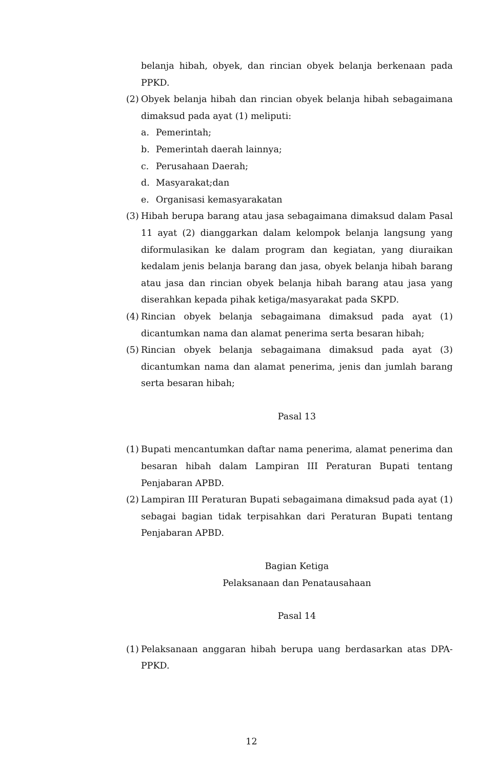belanja hibah, obyek, dan rincian obyek belanja berkenaan pada PPKD.
(2) Obyek belanja hibah dan rincian obyek belanja hibah sebagaimana dimaksud pada ayat (1) meliputi:
a. Pemerintah;
b. Pemerintah daerah lainnya;
c. Perusahaan Daerah;
d. Masyarakat;dan
e. Organisasi kemasyarakatan
(3) Hibah berupa barang atau jasa sebagaimana dimaksud dalam Pasal 11 ayat (2) dianggarkan dalam kelompok belanja langsung yang diformulasikan ke dalam program dan kegiatan, yang diuraikan kedalam jenis belanja barang dan jasa, obyek belanja hibah barang atau jasa dan rincian obyek belanja hibah barang atau jasa yang diserahkan kepada pihak ketiga/masyarakat pada SKPD.
(4) Rincian obyek belanja sebagaimana dimaksud pada ayat (1) dicantumkan nama dan alamat penerima serta besaran hibah;
(5) Rincian obyek belanja sebagaimana dimaksud pada ayat (3) dicantumkan nama dan alamat penerima, jenis dan jumlah barang serta besaran hibah;
Pasal 13
(1) Bupati mencantumkan daftar nama penerima, alamat penerima dan besaran hibah dalam Lampiran III Peraturan Bupati tentang Penjabaran APBD.
(2) Lampiran III Peraturan Bupati sebagaimana dimaksud pada ayat (1) sebagai bagian tidak terpisahkan dari Peraturan Bupati tentang Penjabaran APBD.
Bagian Ketiga
Pelaksanaan dan Penatausahaan
Pasal 14
(1) Pelaksanaan anggaran hibah berupa uang berdasarkan atas DPA-PPKD.
12